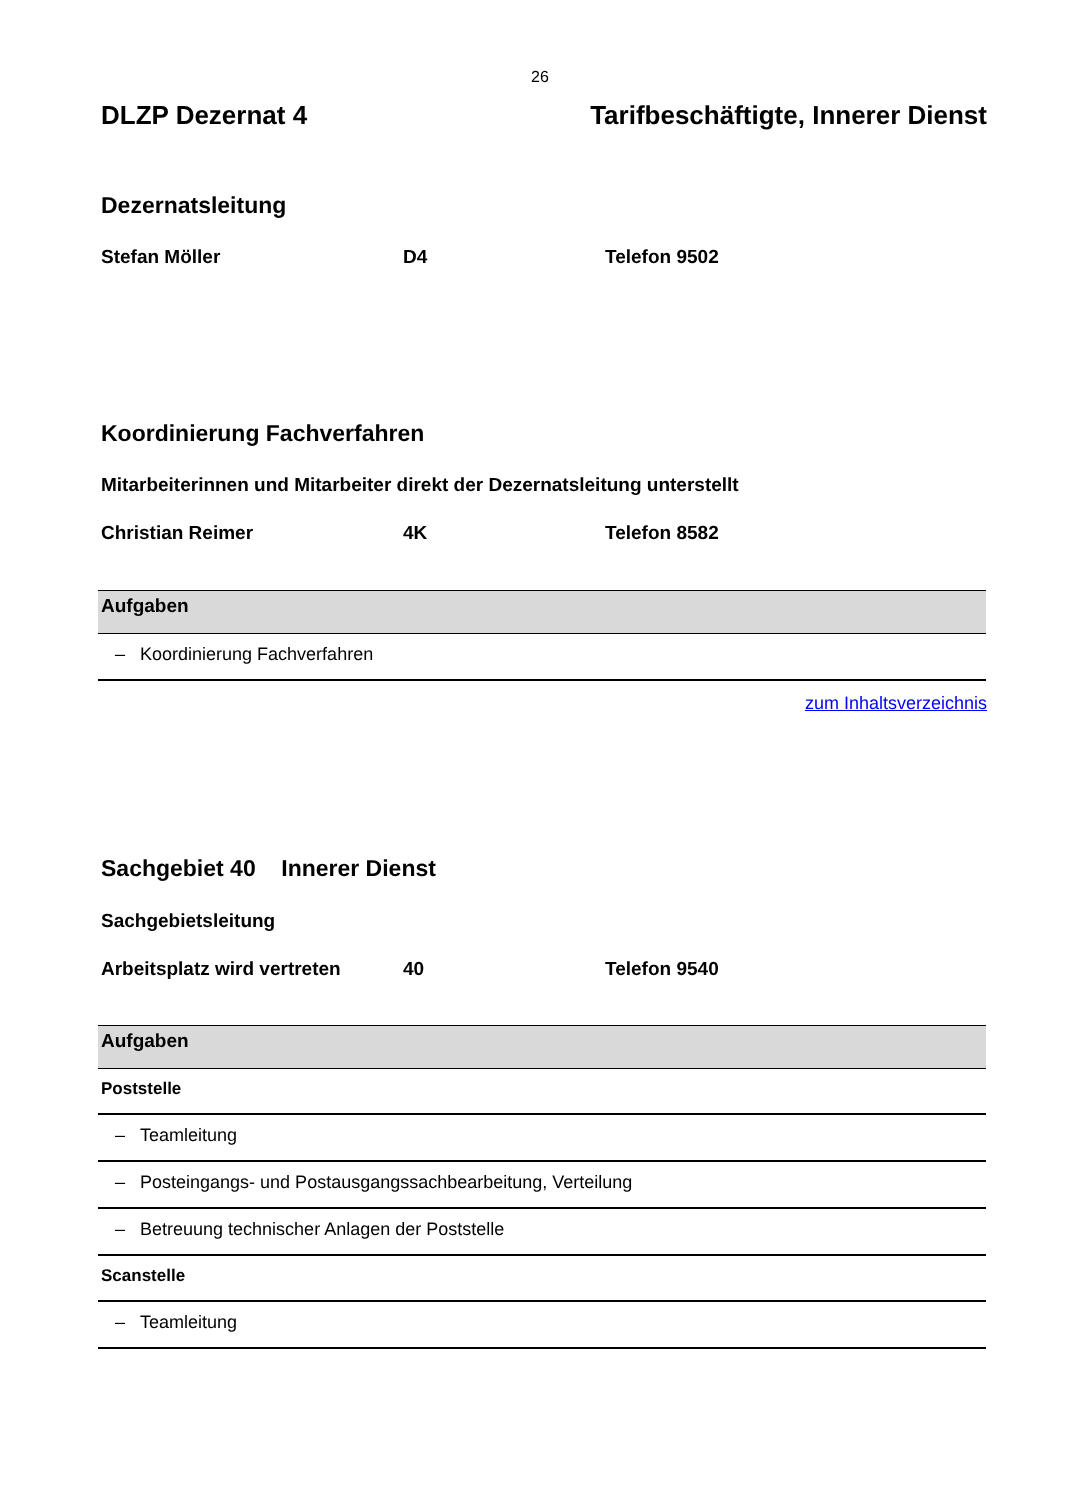26
DLZP Dezernat 4 Tarifbeschäftigte, Innerer Dienst
Dezernatsleitung
Stefan Möller D4 Telefon 9502
Koordinierung Fachverfahren
Mitarbeiterinnen und Mitarbeiter direkt der Dezernatsleitung unterstellt
Christian Reimer 4K Telefon 8582
| Aufgaben |
| --- |
| – Koordinierung Fachverfahren |
zum Inhaltsverzeichnis
Sachgebiet 40 Innerer Dienst
Sachgebietsleitung
Arbeitsplatz wird vertreten 40 Telefon 9540
| Aufgaben |
| --- |
| Poststelle |
| – Teamleitung |
| – Posteingangs- und Postausgangssachbearbeitung, Verteilung |
| – Betreuung technischer Anlagen der Poststelle |
| Scanstelle |
| – Teamleitung |